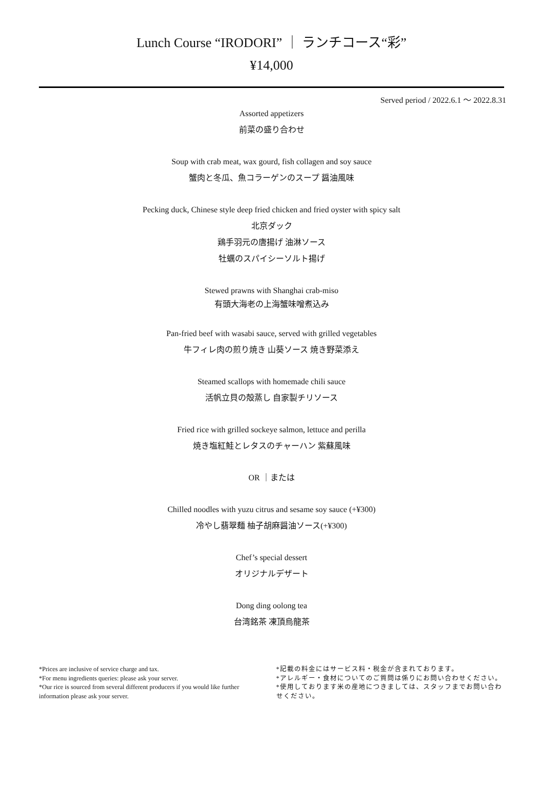Lunch Course “IRODORI” ｜ ランチコース“彩”
¥14,000
Served period / 2022.6.1 ～ 2022.8.31
Assorted appetizers
前菜の盛り合わせ
Soup with crab meat, wax gourd, fish collagen and soy sauce
蟹肉と冬瓜、魚コラーゲンのスープ 醤油風味
Pecking duck, Chinese style deep fried chicken and fried oyster with spicy salt
北京ダック
鶏手羽元の唐揚げ 油淋ソース
牡蠣のスパイシーソルト揚げ
Stewed prawns with Shanghai crab-miso
有頭大海老の上海蟹味噌煮込み
Pan-fried beef with wasabi sauce, served with grilled vegetables
牛フィレ肉の煎り焼き 山葵ソース 焼き野菜添え
Steamed scallops with homemade chili sauce
活帆立貝の殻蒸し 自家製チリソース
Fried rice with grilled sockeye salmon, lettuce and perilla
焼き塩紅鮭とレタスのチャーハン 紫蘇風味
OR ｜または
Chilled noodles with yuzu citrus and sesame soy sauce (+¥300)
冷やし翡翠麺 柚子胡麻醤油ソース(+¥300)
Chef’s special dessert
オリジナルデザート
Dong ding oolong tea
台湾銘茶 凍頂烏龍茶
*Prices are inclusive of service charge and tax.
*For menu ingredients queries: please ask your server.
*Our rice is sourced from several different producers if you would like further information please ask your server.
*記載の料金にはサービス料・税金が含まれております。
*アレルギー・食材についてのご質問は係りにお問い合わせください。
*使用しております米の産地につきましては、スタッフまでお問い合わせください。